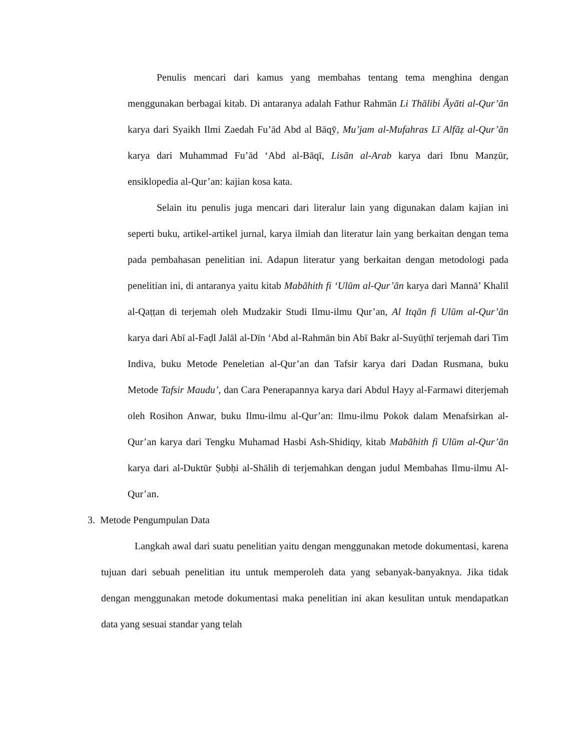Penulis mencari dari kamus yang membahas tentang tema menghina dengan menggunakan berbagai kitab. Di antaranya adalah Fathur Rahmān Li Thālibi Āyāti al-Qur’ān karya dari Syaikh Ilmi Zaedah Fu’ād Abd al Bāqȳ, Mu’jam al-Mufahras Lī Alfāẓ al-Qur’ān karya dari Muhammad Fu’ād ‘Abd al-Bāqī, Lisān al-Arab karya dari Ibnu Manẓūr, ensiklopedia al-Qur’an: kajian kosa kata.
Selain itu penulis juga mencari dari literalur lain yang digunakan dalam kajian ini seperti buku, artikel-artikel jurnal, karya ilmiah dan literatur lain yang berkaitan dengan tema pada pembahasan penelitian ini. Adapun literatur yang berkaitan dengan metodologi pada penelitian ini, di antaranya yaitu kitab Mabāhith fi ‘Ulūm al-Qur’ān karya dari Mannā’ Khalīl al-Qaṭṭan di terjemah oleh Mudzakir Studi Ilmu-ilmu Qur’an, Al Itqān fi Ulūm al-Qur’ān karya dari Abī al-Faḍl Jalāl al-Dīn ‘Abd al-Rahmān bin Abī Bakr al-Suyūṭhī terjemah dari Tim Indiva, buku Metode Peneletian al-Qur’an dan Tafsir karya dari Dadan Rusmana, buku Metode Tafsir Maudu’, dan Cara Penerapannya karya dari Abdul Hayy al-Farmawi diterjemah oleh Rosihon Anwar, buku Ilmu-ilmu al-Qur’an: Ilmu-ilmu Pokok dalam Menafsirkan al-Qur’an karya dari Tengku Muhamad Hasbi Ash-Shidiqy, kitab Mabāhith fi Ulūm al-Qur’ān karya dari al-Duktūr Ṣubḥi al-Shālih di terjemahkan dengan judul Membahas Ilmu-ilmu Al-Qur’an.
3. Metode Pengumpulan Data
Langkah awal dari suatu penelitian yaitu dengan menggunakan metode dokumentasi, karena tujuan dari sebuah penelitian itu untuk memperoleh data yang sebanyak-banyaknya. Jika tidak dengan menggunakan metode dokumentasi maka penelitian ini akan kesulitan untuk mendapatkan data yang sesuai standar yang telah